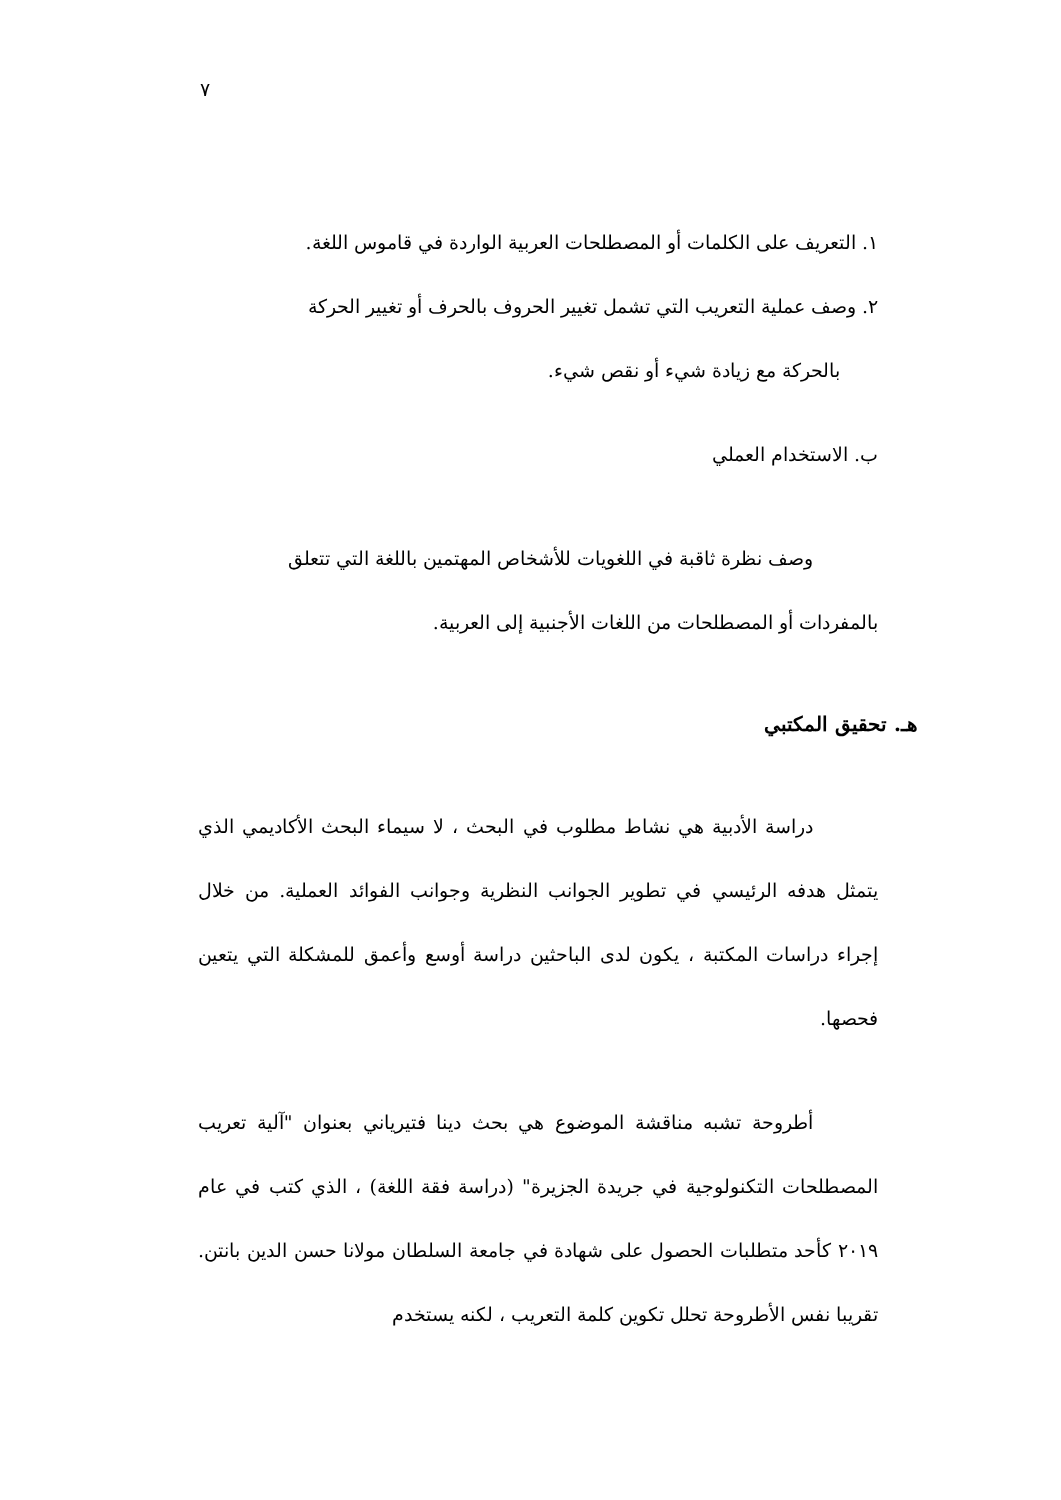٧
١. التعريف على الكلمات أو المصطلحات العربية الواردة في قاموس اللغة.
٢. وصف عملية التعريب التي تشمل تغيير الحروف بالحرف أو تغيير الحركة
بالحركة مع زيادة شيء أو نقص شيء.
ب. الاستخدام العملي
وصف نظرة ثاقبة في اللغويات للأشخاص المهتمين باللغة التي تتعلق
بالمفردات أو المصطلحات من اللغات الأجنبية إلى العربية.
هـ. تحقيق المكتبي
دراسة الأدبية هي نشاط مطلوب في البحث ، لا سيماء البحث الأكاديمي الذي يتمثل هدفه الرئيسي في تطوير الجوانب النظرية وجوانب الفوائد العملية. من خلال إجراء دراسات المكتبة ، يكون لدى الباحثين دراسة أوسع وأعمق للمشكلة التي يتعين فحصها.
أطروحة تشبه مناقشة الموضوع هي بحث دينا فتيرياني بعنوان "آلية تعريب المصطلحات التكنولوجية في جريدة الجزيرة" (دراسة فقة اللغة) ، الذي كتب في عام ٢٠١٩ كأحد متطلبات الحصول على شهادة في جامعة السلطان مولانا حسن الدين بانتن. تقريبا نفس الأطروحة تحلل تكوين كلمة التعريب ، لكنه يستخدم